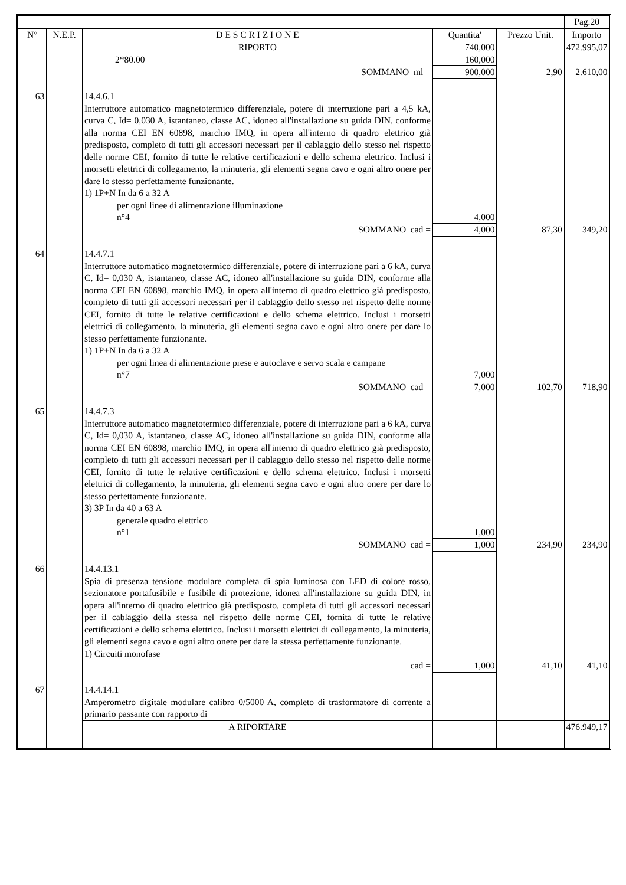| | | | | | Pag.20 |
| N° | N.E.P. | D E S C R I Z I O N E | Quantita' | Prezzo Unit. | Importo |
| | | RIPORTO | 740,000 | | 472.995,07 |
| | | 2*80.00 | 160,000 | | |
| | | SOMMANO ml = | 900,000 | 2,90 | 2.610,00 |
| 63 | | 14.4.6.1 Interruttore automatico magnetotermico differenziale, potere di interruzione pari a 4,5 kA, curva C, Id= 0,030 A, istantaneo, classe AC, idoneo all'installazione su guida DIN, conforme alla norma CEI EN 60898, marchio IMQ, in opera all'interno di quadro elettrico già predisposto, completo di tutti gli accessori necessari per il cablaggio dello stesso nel rispetto delle norme CEI, fornito di tutte le relative certificazioni e dello schema elettrico. Inclusi i morsetti elettrici di collegamento, la minuteria, gli elementi segna cavo e ogni altro onere per dare lo stesso perfettamente funzionante. 1) 1P+N In da 6 a 32 A per ogni linee di alimentazione illuminazione n°4 | 4,000 | | |
| | | SOMMANO cad = | 4,000 | 87,30 | 349,20 |
| 64 | | 14.4.7.1 Interruttore automatico magnetotermico differenziale, potere di interruzione pari a 6 kA, curva C, Id= 0,030 A, istantaneo, classe AC, idoneo all'installazione su guida DIN, conforme alla norma CEI EN 60898, marchio IMQ, in opera all'interno di quadro elettrico già predisposto, completo di tutti gli accessori necessari per il cablaggio dello stesso nel rispetto delle norme CEI, fornito di tutte le relative certificazioni e dello schema elettrico. Inclusi i morsetti elettrici di collegamento, la minuteria, gli elementi segna cavo e ogni altro onere per dare lo stesso perfettamente funzionante. 1) 1P+N In da 6 a 32 A per ogni linea di alimentazione prese e autoclave e servo scala e campane n°7 | 7,000 | | |
| | | SOMMANO cad = | 7,000 | 102,70 | 718,90 |
| 65 | | 14.4.7.3 Interruttore automatico magnetotermico differenziale, potere di interruzione pari a 6 kA, curva C, Id= 0,030 A, istantaneo, classe AC, idoneo all'installazione su guida DIN, conforme alla norma CEI EN 60898, marchio IMQ, in opera all'interno di quadro elettrico già predisposto, completo di tutti gli accessori necessari per il cablaggio dello stesso nel rispetto delle norme CEI, fornito di tutte le relative certificazioni e dello schema elettrico. Inclusi i morsetti elettrici di collegamento, la minuteria, gli elementi segna cavo e ogni altro onere per dare lo stesso perfettamente funzionante. 3) 3P In da 40 a 63 A generale quadro elettrico n°1 | 1,000 | | |
| | | SOMMANO cad = | 1,000 | 234,90 | 234,90 |
| 66 | | 14.4.13.1 Spia di presenza tensione modulare completa di spia luminosa con LED di colore rosso, sezionatore portafusibile e fusibile di protezione, idonea all'installazione su guida DIN, in opera all'interno di quadro elettrico già predisposto, completa di tutti gli accessori necessari per il cablaggio della stessa nel rispetto delle norme CEI, fornita di tutte le relative certificazioni e dello schema elettrico. Inclusi i morsetti elettrici di collegamento, la minuteria, gli elementi segna cavo e ogni altro onere per dare la stessa perfettamente funzionante. 1) Circuiti monofase | | | |
| | | cad = | 1,000 | 41,10 | 41,10 |
| 67 | | 14.4.14.1 Amperometro digitale modulare calibro 0/5000 A, completo di trasformatore di corrente a primario passante con rapporto di | | | |
| | | A RIPORTARE | | | 476.949,17 |